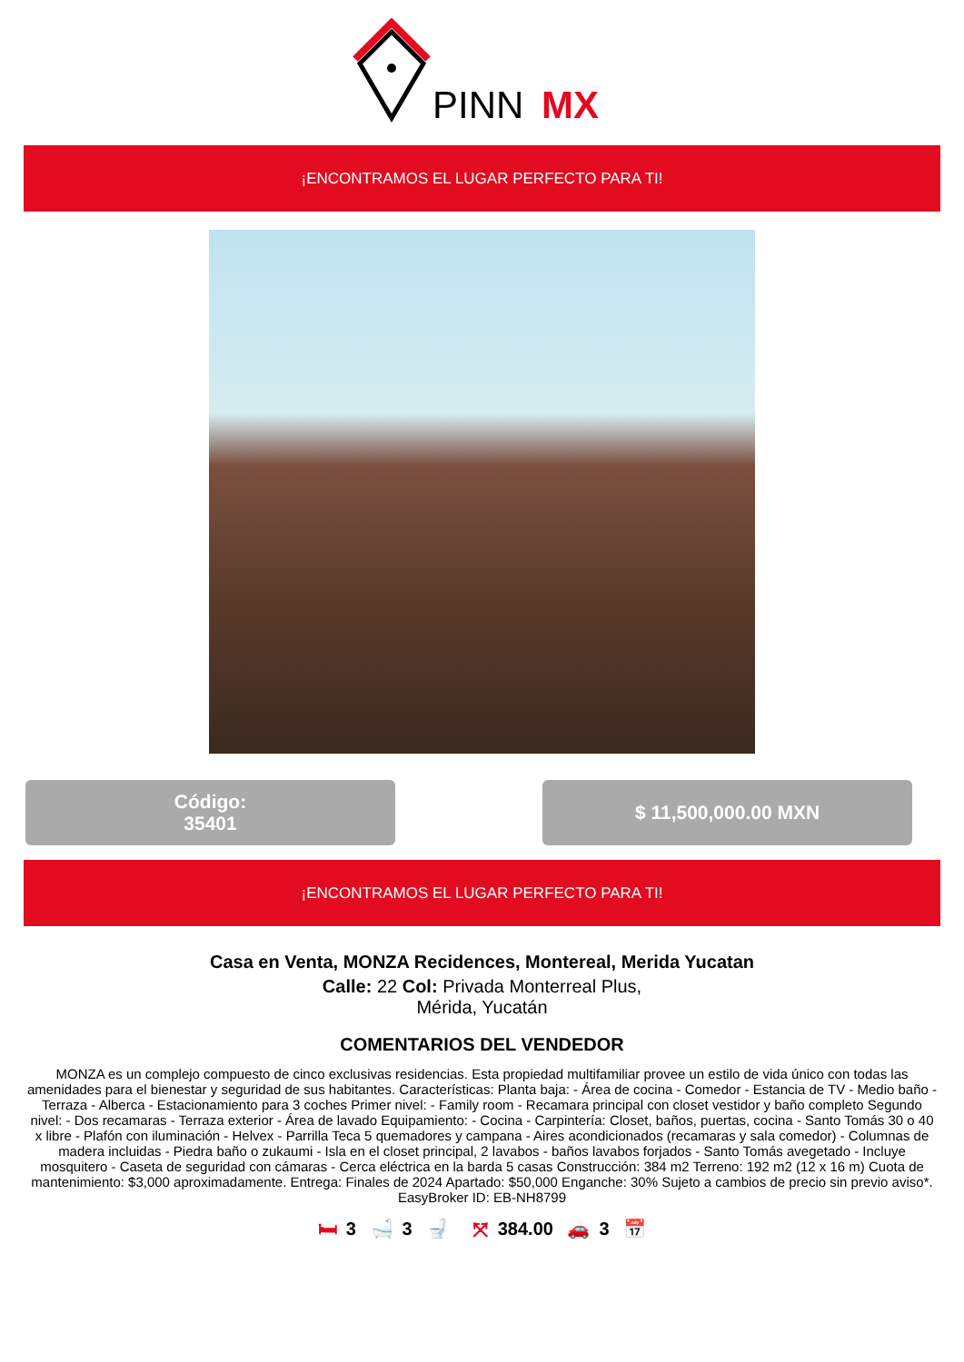PINN
MX
¡ENCONTRAMOS EL LUGAR PERFECTO PARA TI!
Código:
35401
$ 11,500,000.00 MXN
¡ENCONTRAMOS EL LUGAR PERFECTO PARA TI!
Casa en Venta, MONZA Recidences, Montereal, Merida Yucatan
Calle: 22 Col: Privada Monterreal Plus,
Mérida, Yucatán
COMENTARIOS DEL VENDEDOR
MONZA es un complejo compuesto de cinco exclusivas residencias. Esta propiedad multifamiliar provee un estilo de vida único con todas las amenidades para el bienestar y seguridad de sus habitantes. Características: Planta baja: - Área de cocina - Comedor - Estancia de TV - Medio baño - Terraza - Alberca - Estacionamiento para 3 coches Primer nivel: - Family room - Recamara principal con closet vestidor y baño completo Segundo nivel: - Dos recamaras - Terraza exterior - Área de lavado Equipamiento: - Cocina - Carpintería: Closet, baños, puertas, cocina - Santo Tomás 30 o 40 x libre - Plafón con iluminación - Helvex - Parrilla Teca 5 quemadores y campana - Aires acondicionados (recamaras y sala comedor) - Columnas de madera incluidas - Piedra baño o zukaumi - Isla en el closet principal, 2 lavabos - baños lavabos forjados - Santo Tomás avegetado - Incluye mosquitero - Caseta de seguridad con cámaras - Cerca eléctrica en la barda 5 casas Construcción: 384 m2 Terreno: 192 m2 (12 x 16 m) Cuota de mantenimiento: $3,000 aproximadamente. Entrega: Finales de 2024 Apartado: $50,000 Enganche: 30% Sujeto a cambios de precio sin previo aviso*. EasyBroker ID: EB-NH8799
🛏 3 🛁 3 🚽 ⤧ 384.00 🚗 3 📅